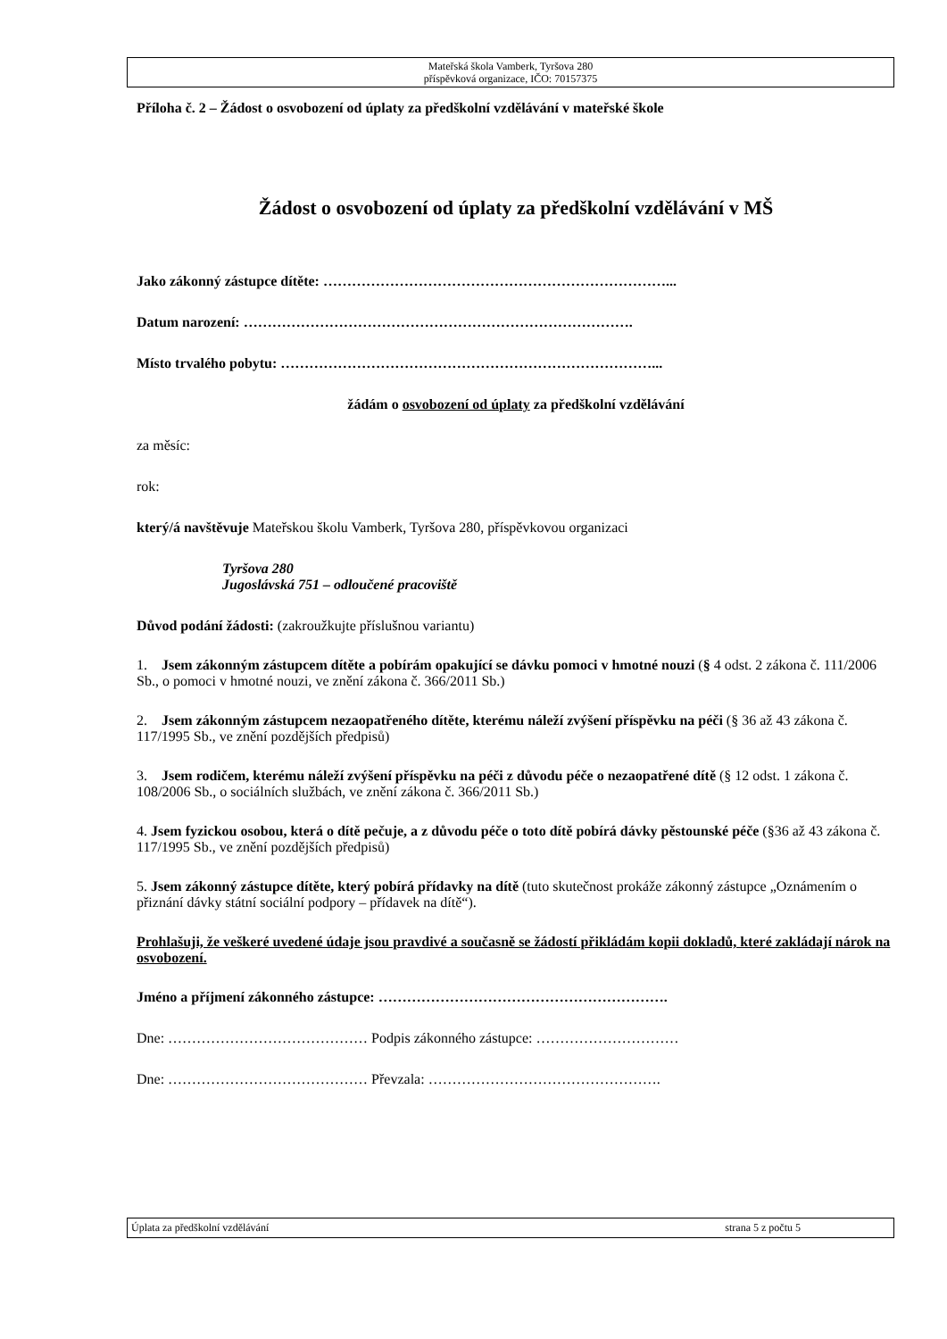Mateřská škola Vamberk, Tyršova 280
příspěvková organizace, IČO: 70157375
Příloha č. 2 – Žádost o osvobození od úplaty za předškolní vzdělávání v mateřské škole
Žádost o osvobození od úplaty za předškolní vzdělávání v MŠ
Jako zákonný zástupce dítěte: ………………………………………………………………...
Datum narození: ……………………………………………………………………….
Místo trvalého pobytu: ……………………………………………………………………...
žádám o osvobození od úplaty za předškolní vzdělávání
za měsíc:
rok:
který/á navštěvuje Mateřskou školu Vamberk, Tyršova 280, příspěvkovou organizaci
Tyršova 280
Jugoslávská 751 – odloučené pracoviště
Důvod podání žádosti: (zakroužkujte příslušnou variantu)
1. Jsem zákonným zástupcem dítěte a pobírám opakující se dávku pomoci v hmotné nouzi (§ 4 odst. 2 zákona č. 111/2006 Sb., o pomoci v hmotné nouzi, ve znění zákona č. 366/2011 Sb.)
2. Jsem zákonným zástupcem nezaopatřeného dítěte, kterému náleží zvýšení příspěvku na péči (§ 36 až 43 zákona č. 117/1995 Sb., ve znění pozdějších předpisů)
3. Jsem rodičem, kterému náleží zvýšení příspěvku na péči z důvodu péče o nezaopatřené dítě (§ 12 odst. 1 zákona č. 108/2006 Sb., o sociálních službách, ve znění zákona č. 366/2011 Sb.)
4. Jsem fyzickou osobou, která o dítě pečuje, a z důvodu péče o toto dítě pobírá dávky pěstounské péče (§36 až 43 zákona č. 117/1995 Sb., ve znění pozdějších předpisů)
5. Jsem zákonný zástupce dítěte, který pobírá přídavky na dítě (tuto skutečnost prokáže zákonný zástupce „Oznámením o přiznání dávky státní sociální podpory – přídavek na dítě“).
Prohlašuji, že veškeré uvedené údaje jsou pravdivé a současně se žádostí přikládám kopii dokladů, které zakládají nárok na osvobození.
Jméno a příjmení zákonného zástupce: …………………………………………………….
Dne: …………………………………… Podpis zákonného zástupce: …………………………
Dne: …………………………………… Převzala: ………………………………………….
Úplata za předškolní vzdělávání strana 5 z počtu 5